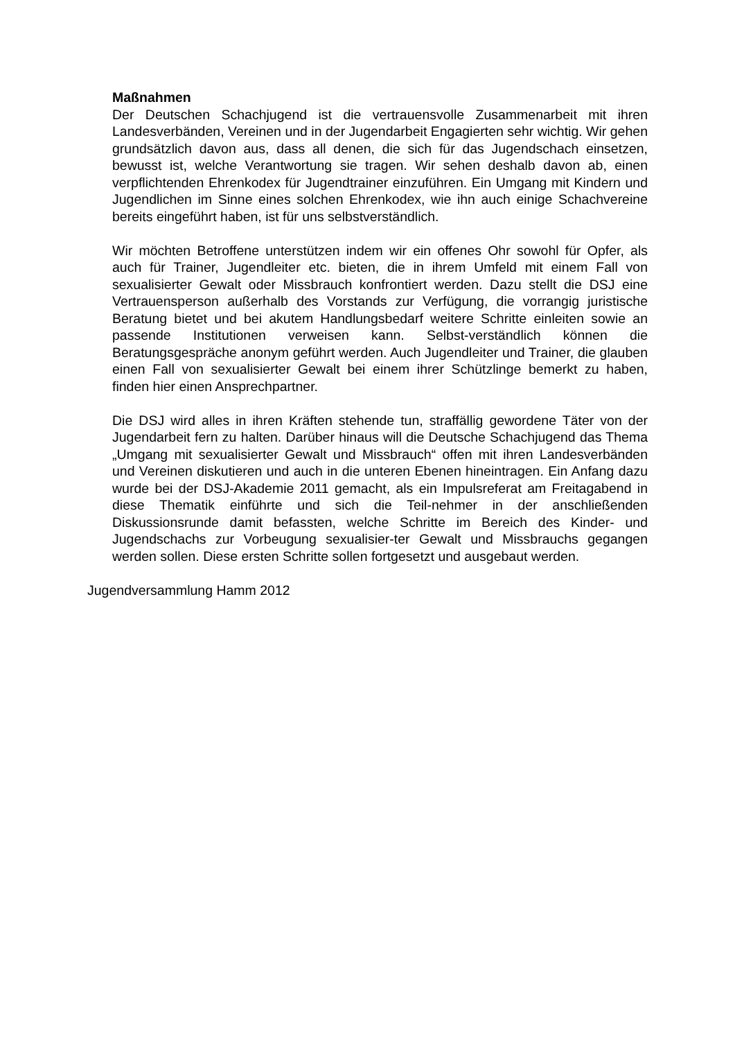Maßnahmen
Der Deutschen Schachjugend ist die vertrauensvolle Zusammenarbeit mit ihren Landesverbänden, Vereinen und in der Jugendarbeit Engagierten sehr wichtig. Wir gehen grundsätzlich davon aus, dass all denen, die sich für das Jugendschach einsetzen, bewusst ist, welche Verantwortung sie tragen. Wir sehen deshalb davon ab, einen verpflichtenden Ehrenkodex für Jugendtrainer einzuführen. Ein Umgang mit Kindern und Jugendlichen im Sinne eines solchen Ehrenkodex, wie ihn auch einige Schachvereine bereits eingeführt haben, ist für uns selbstverständlich.
Wir möchten Betroffene unterstützen indem wir ein offenes Ohr sowohl für Opfer, als auch für Trainer, Jugendleiter etc. bieten, die in ihrem Umfeld mit einem Fall von sexualisierter Gewalt oder Missbrauch konfrontiert werden. Dazu stellt die DSJ eine Vertrauensperson außerhalb des Vorstands zur Verfügung, die vorrangig juristische Beratung bietet und bei akutem Handlungsbedarf weitere Schritte einleiten sowie an passende Institutionen verweisen kann. Selbst-verständlich können die Beratungsgespräche anonym geführt werden. Auch Jugendleiter und Trainer, die glauben einen Fall von sexualisierter Gewalt bei einem ihrer Schützlinge bemerkt zu haben, finden hier einen Ansprechpartner.
Die DSJ wird alles in ihren Kräften stehende tun, straffällig gewordene Täter von der Jugendarbeit fern zu halten. Darüber hinaus will die Deutsche Schachjugend das Thema „Umgang mit sexualisierter Gewalt und Missbrauch“ offen mit ihren Landesverbänden und Vereinen diskutieren und auch in die unteren Ebenen hineintragen. Ein Anfang dazu wurde bei der DSJ-Akademie 2011 gemacht, als ein Impulsreferat am Freitagabend in diese Thematik einführte und sich die Teil-nehmer in der anschließenden Diskussionsrunde damit befassten, welche Schritte im Bereich des Kinder- und Jugendschachs zur Vorbeugung sexualisier-ter Gewalt und Missbrauchs gegangen werden sollen. Diese ersten Schritte sollen fortgesetzt und ausgebaut werden.
Jugendversammlung Hamm 2012